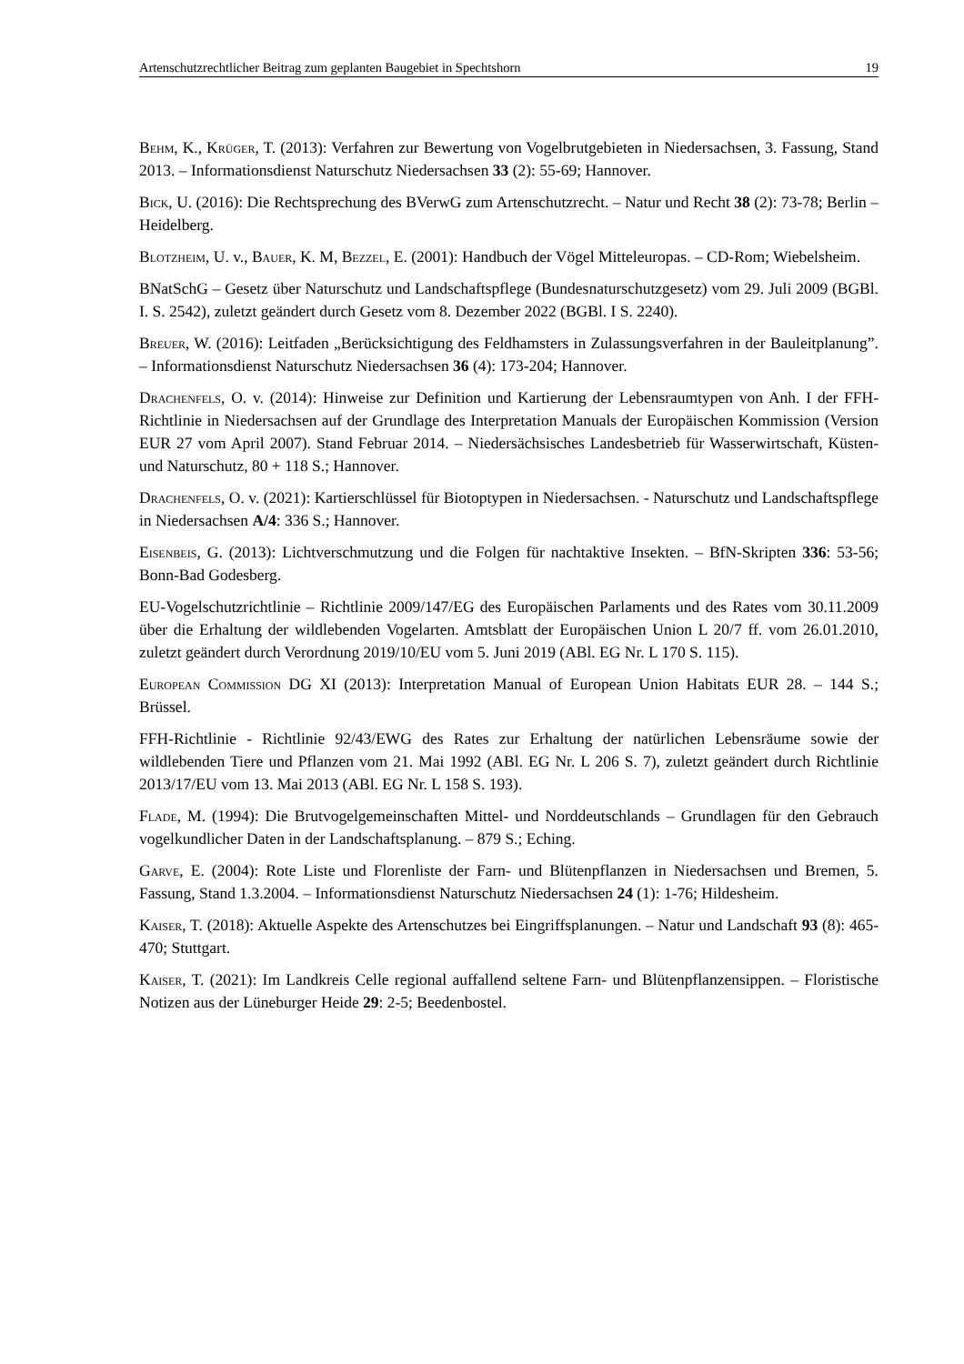Artenschutzrechtlicher Beitrag zum geplanten Baugebiet in Spechtshorn 19
Behm, K., Krüger, T. (2013): Verfahren zur Bewertung von Vogelbrutgebieten in Niedersachsen, 3. Fassung, Stand 2013. – Informationsdienst Naturschutz Niedersachsen 33 (2): 55-69; Hannover.
Bick, U. (2016): Die Rechtsprechung des BVerwG zum Artenschutzrecht. – Natur und Recht 38 (2): 73-78; Berlin – Heidelberg.
Blotzheim, U. v., Bauer, K. M, Bezzel, E. (2001): Handbuch der Vögel Mitteleuropas. – CD-Rom; Wiebelsheim.
BNatSchG – Gesetz über Naturschutz und Landschaftspflege (Bundesnaturschutzgesetz) vom 29. Juli 2009 (BGBl. I. S. 2542), zuletzt geändert durch Gesetz vom 8. Dezember 2022 (BGBl. I S. 2240).
Breuer, W. (2016): Leitfaden „Berücksichtigung des Feldhamsters in Zulassungsverfahren in der Bauleitplanung”. – Informationsdienst Naturschutz Niedersachsen 36 (4): 173-204; Hannover.
Drachenfels, O. v. (2014): Hinweise zur Definition und Kartierung der Lebensraumtypen von Anh. I der FFH-Richtlinie in Niedersachsen auf der Grundlage des Interpretation Manuals der Europäischen Kommission (Version EUR 27 vom April 2007). Stand Februar 2014. – Niedersächsisches Landesbetrieb für Wasserwirtschaft, Küsten- und Naturschutz, 80 + 118 S.; Hannover.
Drachenfels, O. v. (2021): Kartierschlüssel für Biotoptypen in Niedersachsen. - Naturschutz und Landschaftspflege in Niedersachsen A/4: 336 S.; Hannover.
Eisenbeis, G. (2013): Lichtverschmutzung und die Folgen für nachtaktive Insekten. – BfN-Skripten 336: 53-56; Bonn-Bad Godesberg.
EU-Vogelschutzrichtlinie – Richtlinie 2009/147/EG des Europäischen Parlaments und des Rates vom 30.11.2009 über die Erhaltung der wildlebenden Vogelarten. Amtsblatt der Europäischen Union L 20/7 ff. vom 26.01.2010, zuletzt geändert durch Verordnung 2019/10/EU vom 5. Juni 2019 (ABl. EG Nr. L 170 S. 115).
European Commission DG XI (2013): Interpretation Manual of European Union Habitats EUR 28. – 144 S.; Brüssel.
FFH-Richtlinie - Richtlinie 92/43/EWG des Rates zur Erhaltung der natürlichen Lebensräume sowie der wildlebenden Tiere und Pflanzen vom 21. Mai 1992 (ABl. EG Nr. L 206 S. 7), zuletzt geändert durch Richtlinie 2013/17/EU vom 13. Mai 2013 (ABl. EG Nr. L 158 S. 193).
Flade, M. (1994): Die Brutvogelgemeinschaften Mittel- und Norddeutschlands – Grundlagen für den Gebrauch vogelkundlicher Daten in der Landschaftsplanung. – 879 S.; Eching.
Garve, E. (2004): Rote Liste und Florenliste der Farn- und Blütenpflanzen in Niedersachsen und Bremen, 5. Fassung, Stand 1.3.2004. – Informationsdienst Naturschutz Niedersachsen 24 (1): 1-76; Hildesheim.
Kaiser, T. (2018): Aktuelle Aspekte des Artenschutzes bei Eingriffsplanungen. – Natur und Landschaft 93 (8): 465-470; Stuttgart.
Kaiser, T. (2021): Im Landkreis Celle regional auffallend seltene Farn- und Blütenpflanzensippen. – Floristische Notizen aus der Lüneburger Heide 29: 2-5; Beedenbostel.